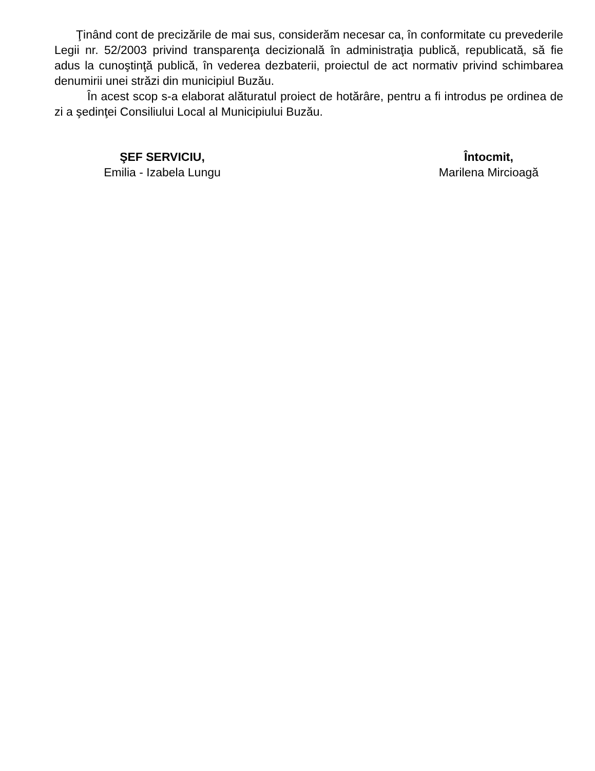Ţinând cont de precizările de mai sus, considerăm necesar ca, în conformitate cu prevederile Legii nr. 52/2003 privind transparenţa decizională în administraţia publică, republicată, să fie adus la cunoştinţă publică, în vederea dezbaterii, proiectul de act normativ privind schimbarea denumirii unei străzi din municipiul Buzău.
În acest scop s-a elaborat alăturatul proiect de hotărâre, pentru a fi introdus pe ordinea de zi a şedinţei Consiliului Local al Municipiului Buzău.
ŞEF SERVICIU,
Emilia - Izabela Lungu
Întocmit,
Marilena Mircioagă